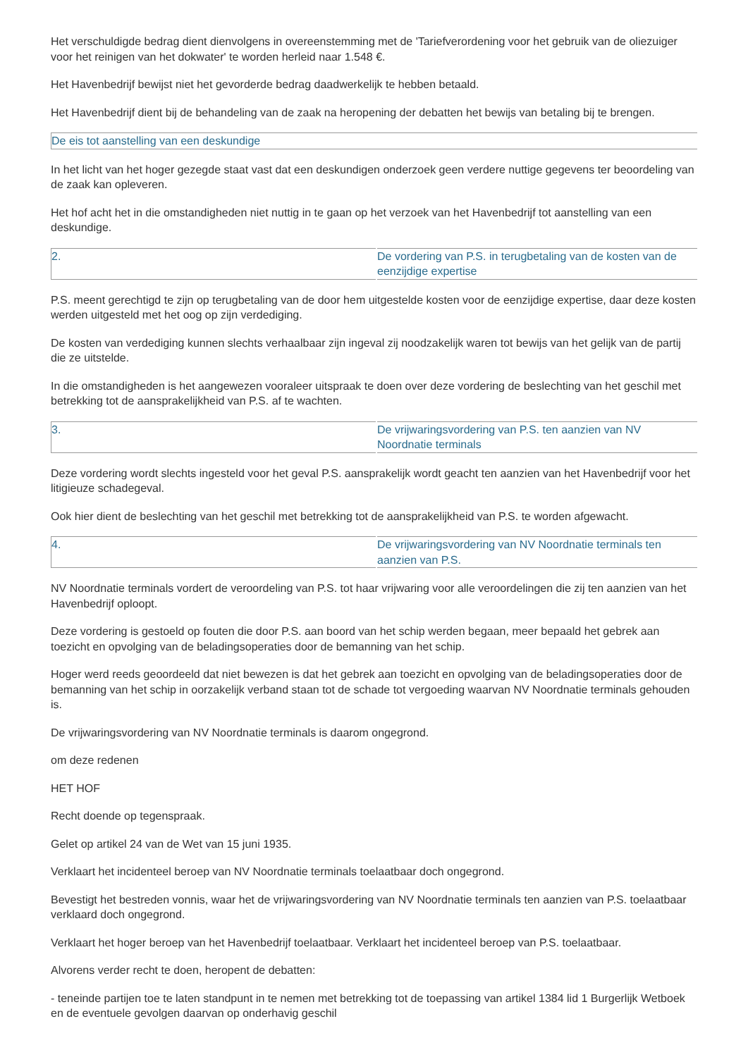Het verschuldigde bedrag dient dienvolgens in overeenstemming met de 'Tariefverordening voor het gebruik van de oliezuiger voor het reinigen van het dokwater' te worden herleid naar 1.548 €.
Het Havenbedrijf bewijst niet het gevorderde bedrag daadwerkelijk te hebben betaald.
Het Havenbedrijf dient bij de behandeling van de zaak na heropening der debatten het bewijs van betaling bij te brengen.
De eis tot aanstelling van een deskundige
In het licht van het hoger gezegde staat vast dat een deskundigen onderzoek geen verdere nuttige gegevens ter beoordeling van de zaak kan opleveren.
Het hof acht het in die omstandigheden niet nuttig in te gaan op het verzoek van het Havenbedrijf tot aanstelling van een deskundige.
2. De vordering van P.S. in terugbetaling van de kosten van de eenzijdige expertise
P.S. meent gerechtigd te zijn op terugbetaling van de door hem uitgestelde kosten voor de eenzijdige expertise, daar deze kosten werden uitgesteld met het oog op zijn verdediging.
De kosten van verdediging kunnen slechts verhaalbaar zijn ingeval zij noodzakelijk waren tot bewijs van het gelijk van de partij die ze uitstelde.
In die omstandigheden is het aangewezen vooraleer uitspraak te doen over deze vordering de beslechting van het geschil met betrekking tot de aansprakelijkheid van P.S. af te wachten.
3. De vrijwaringsvordering van P.S. ten aanzien van NV Noordnatie terminals
Deze vordering wordt slechts ingesteld voor het geval P.S. aansprakelijk wordt geacht ten aanzien van het Havenbedrijf voor het litigieuze schadegeval.
Ook hier dient de beslechting van het geschil met betrekking tot de aansprakelijkheid van P.S. te worden afgewacht.
4. De vrijwaringsvordering van NV Noordnatie terminals ten aanzien van P.S.
NV Noordnatie terminals vordert de veroordeling van P.S. tot haar vrijwaring voor alle veroordelingen die zij ten aanzien van het Havenbedrijf oploopt.
Deze vordering is gestoeld op fouten die door P.S. aan boord van het schip werden begaan, meer bepaald het gebrek aan toezicht en opvolging van de beladingsoperaties door de bemanning van het schip.
Hoger werd reeds geoordeeld dat niet bewezen is dat het gebrek aan toezicht en opvolging van de beladingsoperaties door de bemanning van het schip in oorzakelijk verband staan tot de schade tot vergoeding waarvan NV Noordnatie terminals gehouden is.
De vrijwaringsvordering van NV Noordnatie terminals is daarom ongegrond.
om deze redenen
HET HOF
Recht doende op tegenspraak.
Gelet op artikel 24 van de Wet van 15 juni 1935.
Verklaart het incidenteel beroep van NV Noordnatie terminals toelaatbaar doch ongegrond.
Bevestigt het bestreden vonnis, waar het de vrijwaringsvordering van NV Noordnatie terminals ten aanzien van P.S. toelaatbaar verklaard doch ongegrond.
Verklaart het hoger beroep van het Havenbedrijf toelaatbaar. Verklaart het incidenteel beroep van P.S. toelaatbaar.
Alvorens verder recht te doen, heropent de debatten:
- teneinde partijen toe te laten standpunt in te nemen met betrekking tot de toepassing van artikel 1384 lid 1 Burgerlijk Wetboek en de eventuele gevolgen daarvan op onderhavig geschil